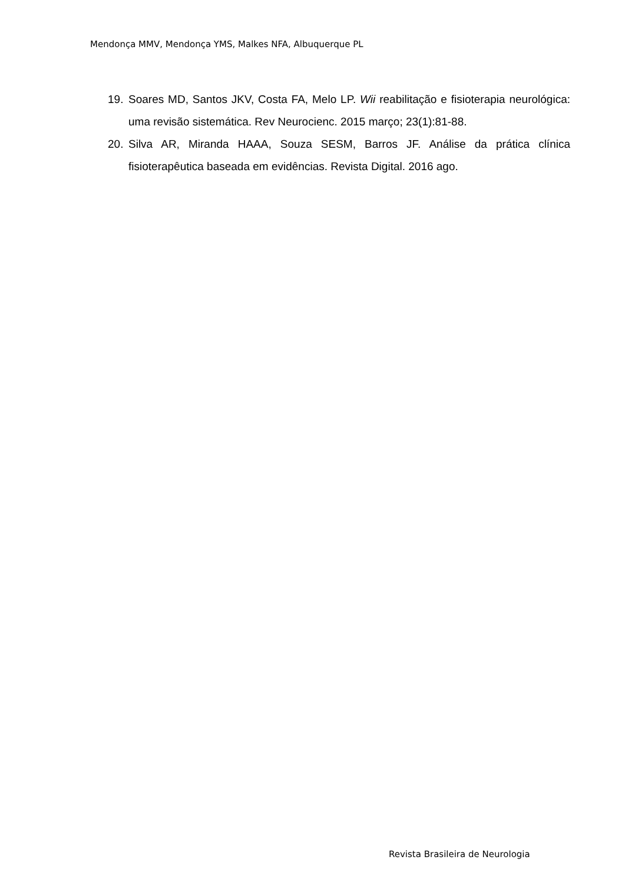Mendonça MMV, Mendonça YMS, Malkes NFA, Albuquerque PL
19. Soares MD, Santos JKV, Costa FA, Melo LP. Wii reabilitação e fisioterapia neurológica: uma revisão sistemática. Rev Neurocienc. 2015 março; 23(1):81-88.
20. Silva AR, Miranda HAAA, Souza SESM, Barros JF. Análise da prática clínica fisioterapêutica baseada em evidências. Revista Digital. 2016 ago.
Revista Brasileira de Neurologia